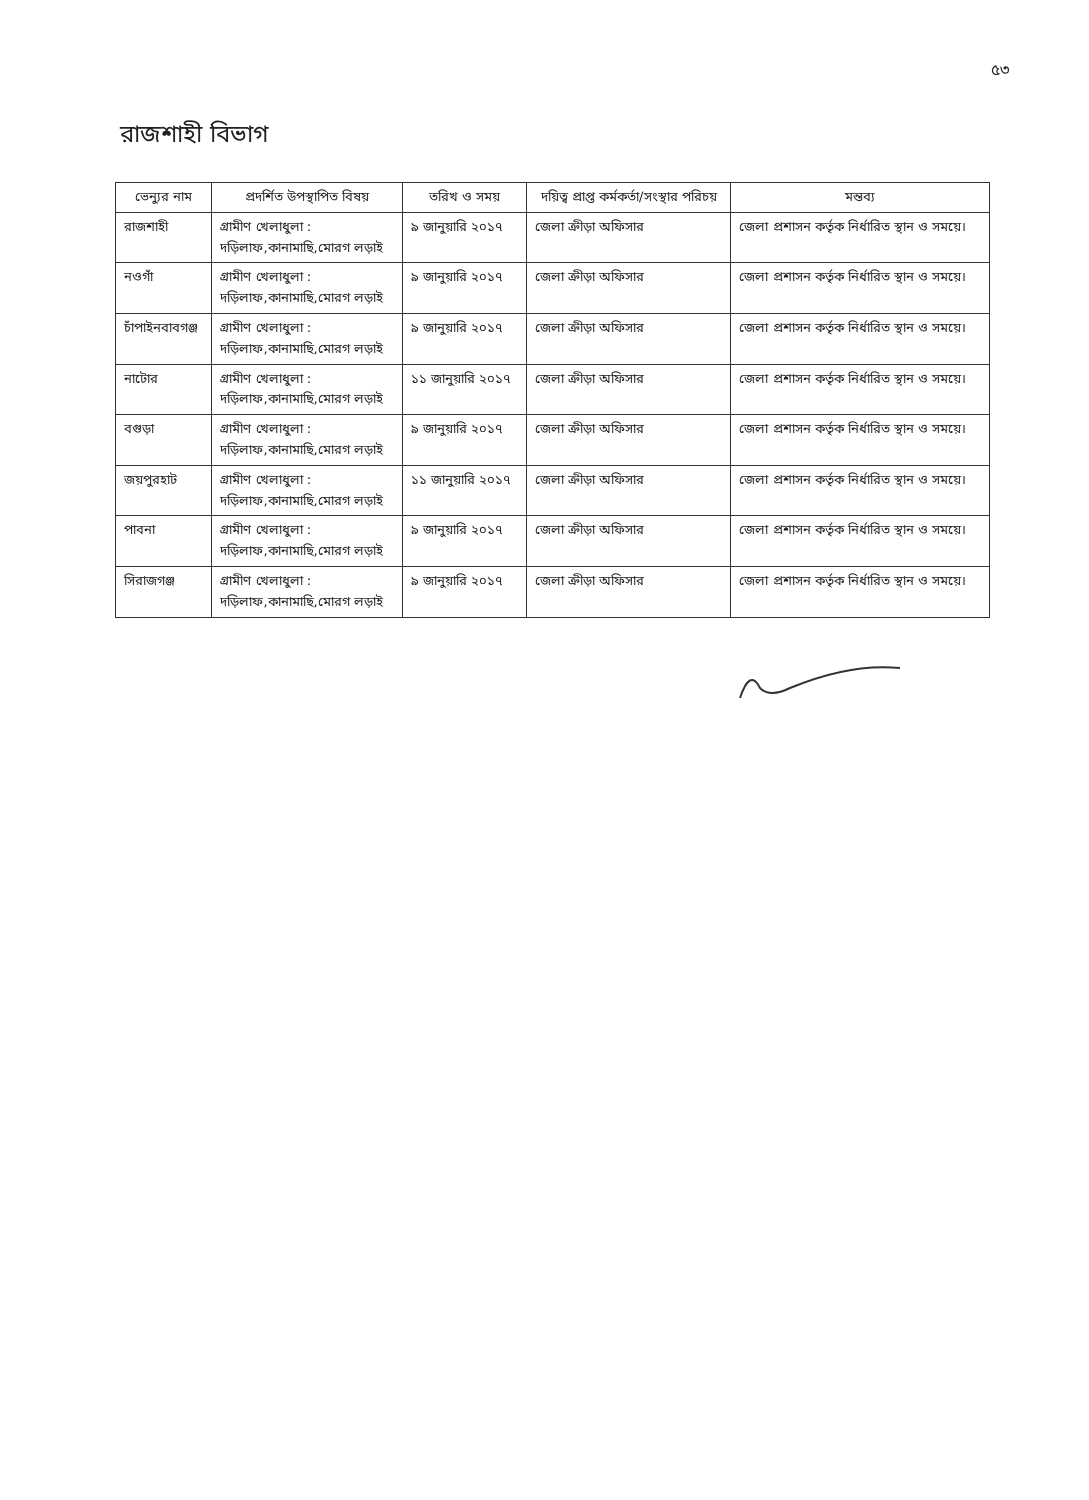৫৩
রাজশাহী বিভাগ
| ভেন্যুর নাম | প্রদর্শিত উপস্থাপিত বিষয় | তরিখ ও সময় | দয়িত্ব প্রাপ্ত কর্মকর্তা/সংস্থার পরিচয় | মন্তব্য |
| --- | --- | --- | --- | --- |
| রাজশাহী | গ্রামীণ খেলাধুলা : দড়িলাফ,কানামাছি,মোরগ লড়াই | ৯ জানুয়ারি ২০১৭ | জেলা ক্রীড়া অফিসার | জেলা প্রশাসন কর্তৃক নির্ধারিত স্থান ও সময়ে। |
| নওগাঁ | গ্রামীণ খেলাধুলা : দড়িলাফ,কানামাছি,মোরগ লড়াই | ৯ জানুয়ারি ২০১৭ | জেলা ক্রীড়া অফিসার | জেলা প্রশাসন কর্তৃক নির্ধারিত স্থান ও সময়ে। |
| চাঁপাইনবাবগঞ্জ | গ্রামীণ খেলাধুলা : দড়িলাফ,কানামাছি,মোরগ লড়াই | ৯ জানুয়ারি ২০১৭ | জেলা ক্রীড়া অফিসার | জেলা প্রশাসন কর্তৃক নির্ধারিত স্থান ও সময়ে। |
| নাটোর | গ্রামীণ খেলাধুলা : দড়িলাফ,কানামাছি,মোরগ লড়াই | ১১ জানুয়ারি ২০১৭ | জেলা ক্রীড়া অফিসার | জেলা প্রশাসন কর্তৃক নির্ধারিত স্থান ও সময়ে। |
| বগুড়া | গ্রামীণ খেলাধুলা : দড়িলাফ,কানামাছি,মোরগ লড়াই | ৯ জানুয়ারি ২০১৭ | জেলা ক্রীড়া অফিসার | জেলা প্রশাসন কর্তৃক নির্ধারিত স্থান ও সময়ে। |
| জয়পুরহাট | গ্রামীণ খেলাধুলা : দড়িলাফ,কানামাছি,মোরগ লড়াই | ১১ জানুয়ারি ২০১৭ | জেলা ক্রীড়া অফিসার | জেলা প্রশাসন কর্তৃক নির্ধারিত স্থান ও সময়ে। |
| পাবনা | গ্রামীণ খেলাধুলা : দড়িলাফ,কানামাছি,মোরগ লড়াই | ৯ জানুয়ারি ২০১৭ | জেলা ক্রীড়া অফিসার | জেলা প্রশাসন কর্তৃক নির্ধারিত স্থান ও সময়ে। |
| সিরাজগঞ্জ | গ্রামীণ খেলাধুলা : দড়িলাফ,কানামাছি,মোরগ লড়াই | ৯ জানুয়ারি ২০১৭ | জেলা ক্রীড়া অফিসার | জেলা প্রশাসন কর্তৃক নির্ধারিত স্থান ও সময়ে। |